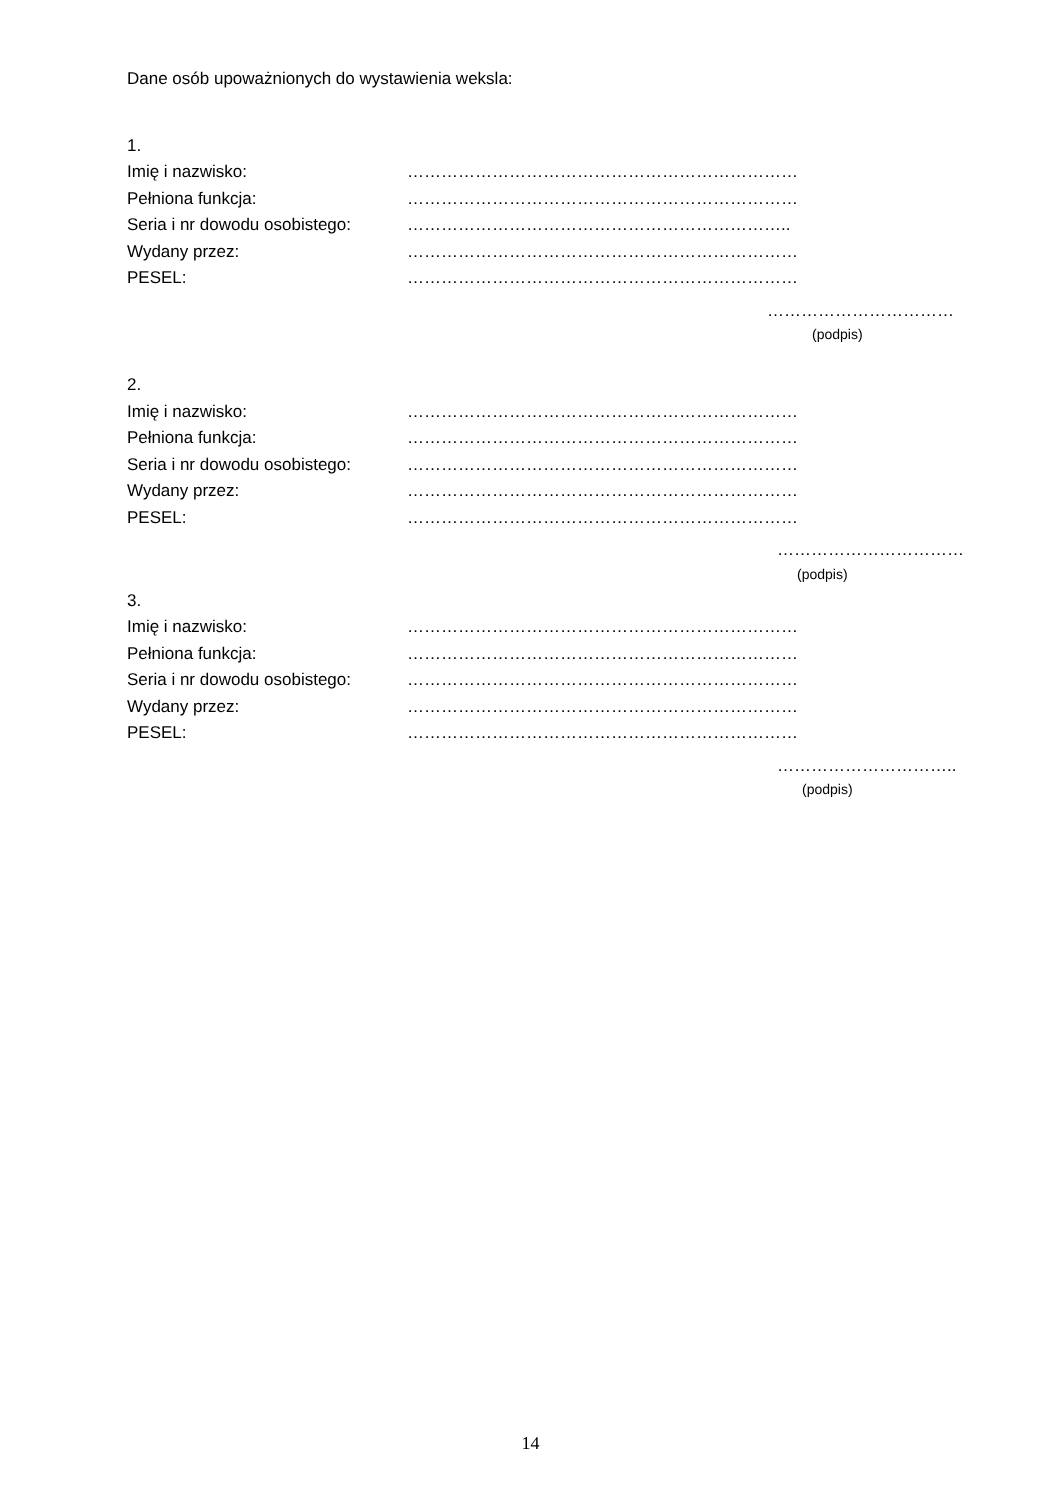Dane osób upoważnionych do wystawienia weksla:
1.
Imię i nazwisko: ……………………………………………………………
Pełniona funkcja: ……………………………………………………………
Seria i nr dowodu osobistego: …………………………………………………………..
Wydany przez: ……………………………………………………………
PESEL: ……………………………………………………………
……………………………
(podpis)
2.
Imię i nazwisko: ……………………………………………………………
Pełniona funkcja: ……………………………………………………………
Seria i nr dowodu osobistego: ……………………………………………………………
Wydany przez: ……………………………………………………………
PESEL: ……………………………………………………………
……………………………
(podpis)
3.
Imię i nazwisko: ……………………………………………………………
Pełniona funkcja: ……………………………………………………………
Seria i nr dowodu osobistego: ……………………………………………………………
Wydany przez: ……………………………………………………………
PESEL: ……………………………………………………………
…………………………..
(podpis)
14